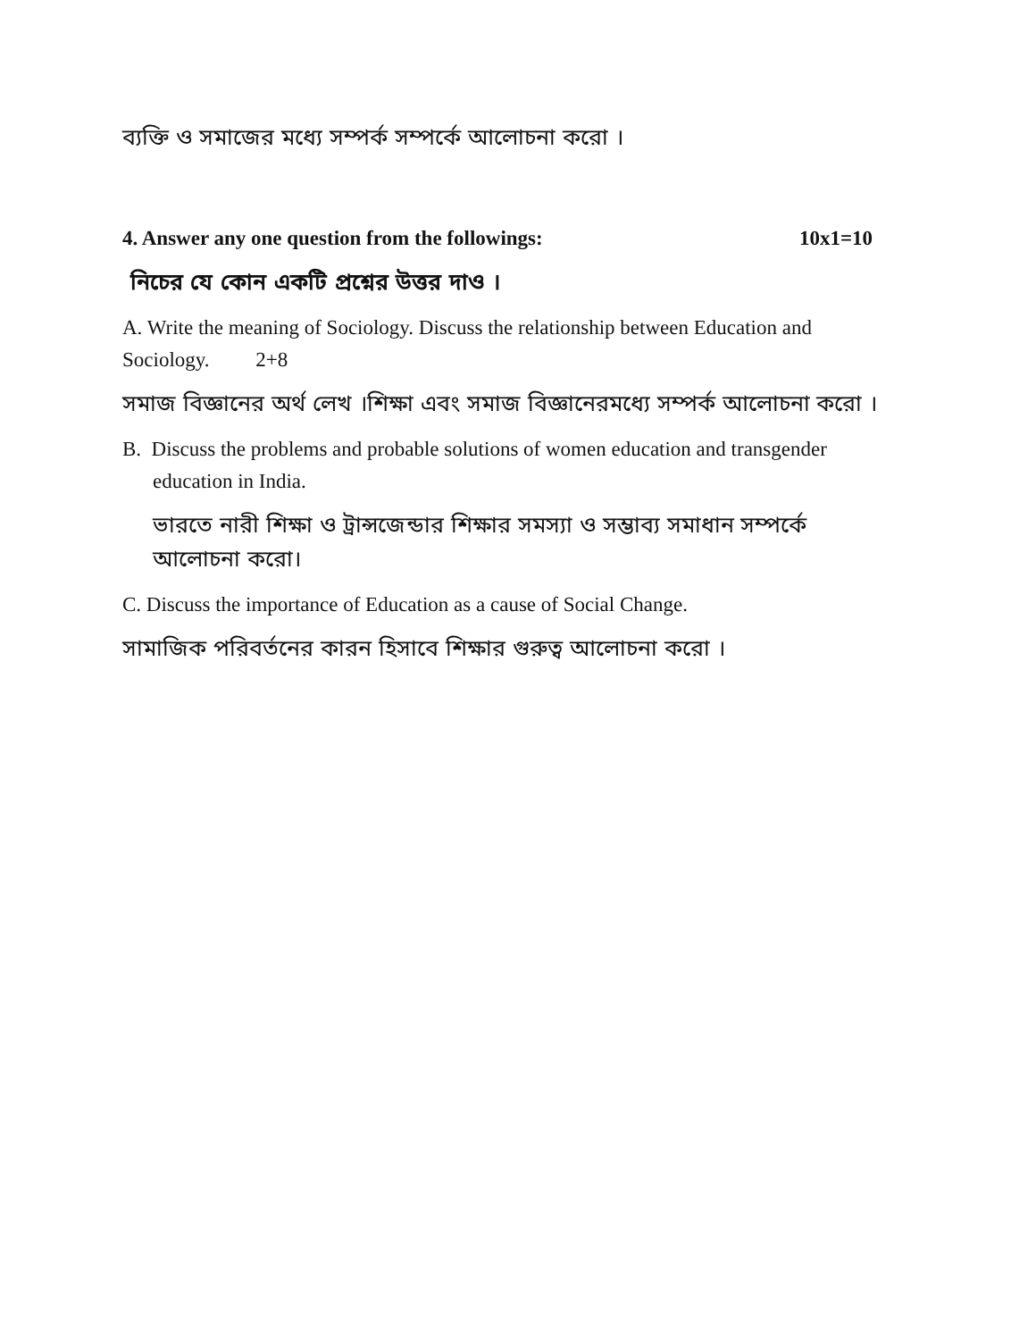ব্যক্তি ও সমাজের মধ্যে সম্পর্ক সম্পর্কে আলোচনা করো ।
4. Answer any one question from the followings: 10x1=10
নিচের যে কোন একটি প্রশ্নের উত্তর দাও ।
A. Write the meaning of Sociology. Discuss the relationship between Education and Sociology. 2+8
সমাজ বিজ্ঞানের অর্থ লেখ ।শিক্ষা এবং সমাজ বিজ্ঞানেরমধ্যে সম্পর্ক আলোচনা করো ।
B. Discuss the problems and probable solutions of women education and transgender education in India.
ভারতে নারী শিক্ষা ও ট্রান্সজেন্ডার শিক্ষার সমস্যা ও সম্ভাব্য সমাধান সম্পর্কে আলোচনা করো।
C. Discuss the importance of Education as a cause of Social Change.
সামাজিক পরিবর্তনের কারন হিসাবে শিক্ষার গুরুত্ব আলোচনা করো ।